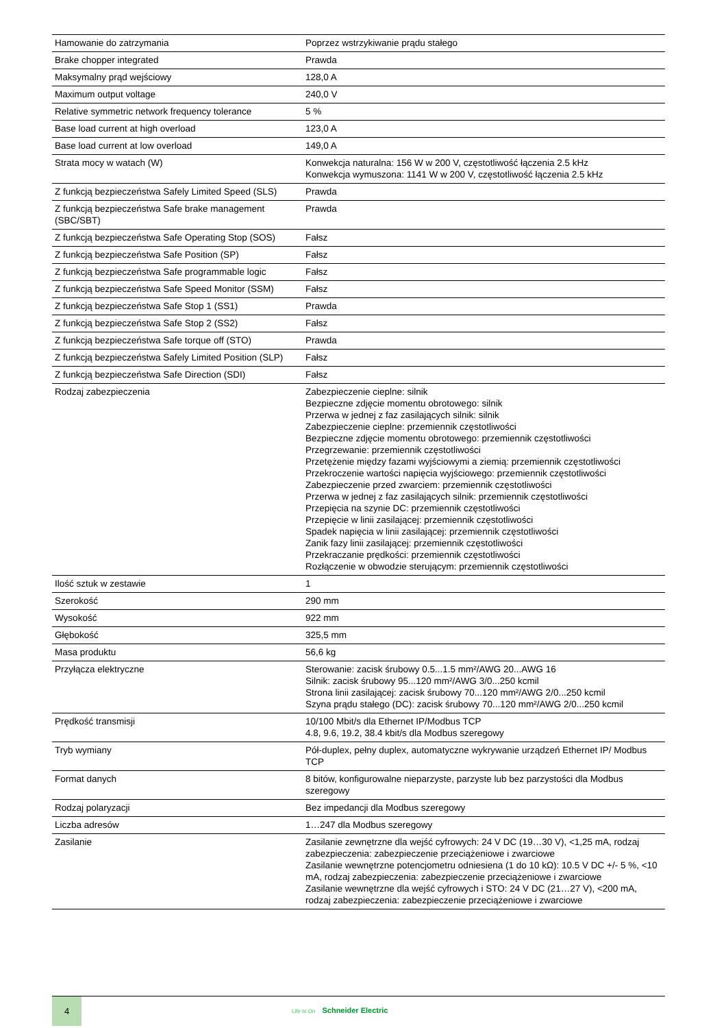| Hamowanie do zatrzymania | Poprzez wstrzykiwanie prądu stałego |
| Brake chopper integrated | Prawda |
| Maksymalny prąd wejściowy | 128,0 A |
| Maximum output voltage | 240,0 V |
| Relative symmetric network frequency tolerance | 5 % |
| Base load current at high overload | 123,0 A |
| Base load current at low overload | 149,0 A |
| Strata mocy w watach (W) | Konwekcja naturalna: 156 W w 200 V, częstotliwość łączenia 2.5 kHz Konwekcja wymuszona: 1141 W w 200 V, częstotliwość łączenia 2.5 kHz |
| Z funkcją bezpieczeństwa Safely Limited Speed (SLS) | Prawda |
| Z funkcją bezpieczeństwa Safe brake management (SBC/SBT) | Prawda |
| Z funkcją bezpieczeństwa Safe Operating Stop (SOS) | Fałsz |
| Z funkcją bezpieczeństwa Safe Position (SP) | Fałsz |
| Z funkcją bezpieczeństwa Safe programmable logic | Fałsz |
| Z funkcją bezpieczeństwa Safe Speed Monitor (SSM) | Fałsz |
| Z funkcją bezpieczeństwa Safe Stop 1 (SS1) | Prawda |
| Z funkcją bezpieczeństwa Safe Stop 2 (SS2) | Fałsz |
| Z funkcją bezpieczeństwa Safe torque off (STO) | Prawda |
| Z funkcją bezpieczeństwa Safely Limited Position (SLP) | Fałsz |
| Z funkcją bezpieczeństwa Safe Direction (SDI) | Fałsz |
| Rodzaj zabezpieczenia | Zabezpieczenie cieplne: silnik Bezpieczne zdjęcie momentu obrotowego: silnik Przerwa w jednej z faz zasilających silnik: silnik Zabezpieczenie cieplne: przemiennik częstotliwości Bezpieczne zdjęcie momentu obrotowego: przemiennik częstotliwości Przegrzewanie: przemiennik częstotliwości Przetężenie między fazami wyjściowymi a ziemią: przemiennik częstotliwości Przekroczenie wartości napięcia wyjściowego: przemiennik częstotliwości Zabezpieczenie przed zwarciem: przemiennik częstotliwości Przerwa w jednej z faz zasilających silnik: przemiennik częstotliwości Przepięcia na szynie DC: przemiennik częstotliwości Przepięcie w linii zasilającej: przemiennik częstotliwości Spadek napięcia w linii zasilającej: przemiennik częstotliwości Zanik fazy linii zasilającej: przemiennik częstotliwości Przekraczanie prędkości: przemiennik częstotliwości Rozłączenie w obwodzie sterującym: przemiennik częstotliwości |
| Ilość sztuk w zestawie | 1 |
| Szerokość | 290 mm |
| Wysokość | 922 mm |
| Głębokość | 325,5 mm |
| Masa produktu | 56,6 kg |
| Przyłącza elektryczne | Sterowanie: zacisk śrubowy 0.5...1.5 mm²/AWG 20...AWG 16 Silnik: zacisk śrubowy 95...120 mm²/AWG 3/0...250 kcmil Strona linii zasilającej: zacisk śrubowy 70...120 mm²/AWG 2/0...250 kcmil Szyna prądu stałego (DC): zacisk śrubowy 70...120 mm²/AWG 2/0...250 kcmil |
| Prędkość transmisji | 10/100 Mbit/s dla Ethernet IP/Modbus TCP 4.8, 9.6, 19.2, 38.4 kbit/s dla Modbus szeregowy |
| Tryb wymiany | Pół-duplex, pełny duplex, automatyczne wykrywanie urządzeń Ethernet IP/ Modbus TCP |
| Format danych | 8 bitów, konfigurowalne nieparzyste, parzyste lub bez parzystości dla Modbus szeregowy |
| Rodzaj polaryzacji | Bez impedancji dla Modbus szeregowy |
| Liczba adresów | 1…247 dla Modbus szeregowy |
| Zasilanie | Zasilanie zewnętrzne dla wejść cyfrowych: 24 V DC (19…30 V), <1,25 mA, rodzaj zabezpieczenia: zabezpieczenie przeciążeniowe i zwarciowe Zasilanie wewnętrzne potencjometru odniesiena (1 do 10 kΩ): 10.5 V DC +/- 5 %, <10 mA, rodzaj zabezpieczenia: zabezpieczenie przeciążeniowe i zwarciowe Zasilanie wewnętrzne dla wejść cyfrowych i STO: 24 V DC (21…27 V), <200 mA, rodzaj zabezpieczenia: zabezpieczenie przeciążeniowe i zwarciowe |
4
Life Is On Schneider Electric